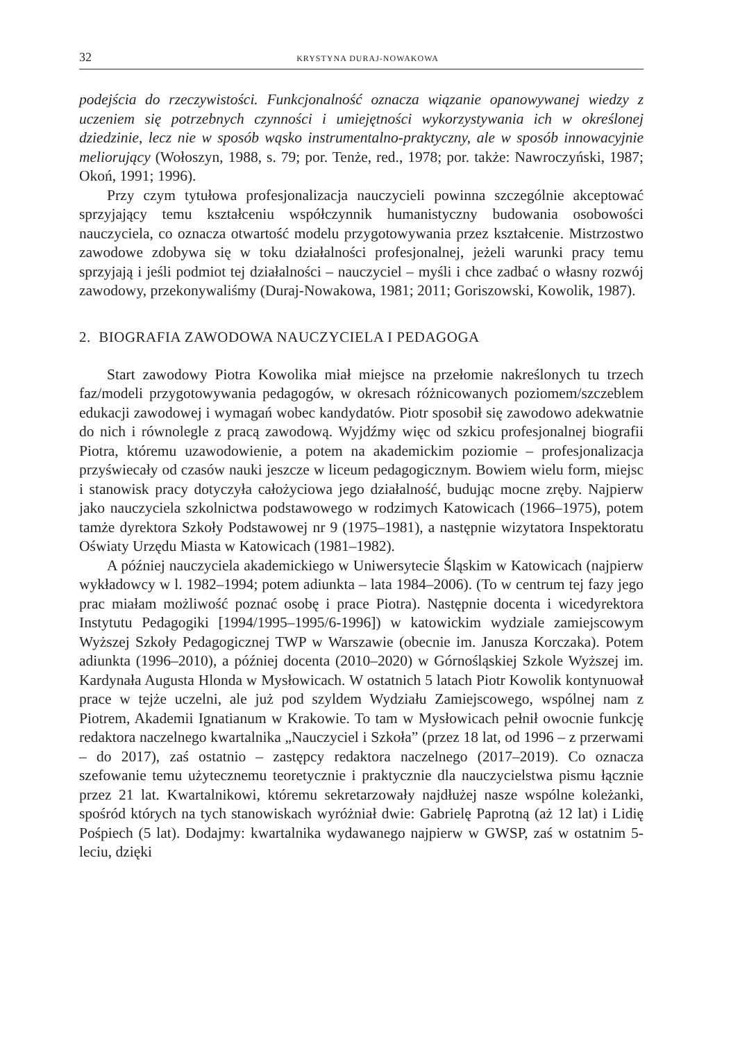32 KRYSTYNA DURAJ-NOWAKOWA
podejścia do rzeczywistości. Funkcjonalność oznacza wiązanie opanowywanej wiedzy z uczeniem się potrzebnych czynności i umiejętności wykorzystywania ich w określonej dziedzinie, lecz nie w sposób wąsko instrumentalno-praktyczny, ale w sposób innowacyjnie meliorujący (Wołoszyn, 1988, s. 79; por. Tenże, red., 1978; por. także: Nawroczyński, 1987; Okoń, 1991; 1996).
Przy czym tytułowa profesjonalizacja nauczycieli powinna szczególnie akceptować sprzyjający temu kształceniu współczynnik humanistyczny budowania osobowości nauczyciela, co oznacza otwartość modelu przygotowywania przez kształcenie. Mistrzostwo zawodowe zdobywa się w toku działalności profesjonalnej, jeżeli warunki pracy temu sprzyjają i jeśli podmiot tej działalności – nauczyciel – myśli i chce zadbać o własny rozwój zawodowy, przekonywaliśmy (Duraj-Nowakowa, 1981; 2011; Goriszowski, Kowolik, 1987).
2. BIOGRAFIA ZAWODOWA NAUCZYCIELA I PEDAGOGA
Start zawodowy Piotra Kowolika miał miejsce na przełomie nakreślonych tu trzech faz/modeli przygotowywania pedagogów, w okresach różnicowanych poziomem/szczeblem edukacji zawodowej i wymagań wobec kandydatów. Piotr sposobił się zawodowo adekwatnie do nich i równolegle z pracą zawodową. Wyjdźmy więc od szkicu profesjonalnej biografii Piotra, któremu uzawodowienie, a potem na akademickim poziomie – profesjonalizacja przyświecały od czasów nauki jeszcze w liceum pedagogicznym. Bowiem wielu form, miejsc i stanowisk pracy dotyczyła całożyciowa jego działalność, budując mocne zręby. Najpierw jako nauczyciela szkolnictwa podstawowego w rodzimych Katowicach (1966–1975), potem tamże dyrektora Szkoły Podstawowej nr 9 (1975–1981), a następnie wizytatora Inspektoratu Oświaty Urzędu Miasta w Katowicach (1981–1982).
A później nauczyciela akademickiego w Uniwersytecie Śląskim w Katowicach (najpierw wykładowcy w l. 1982–1994; potem adiunkta – lata 1984–2006). (To w centrum tej fazy jego prac miałam możliwość poznać osobę i prace Piotra). Następnie docenta i wicedyrektora Instytutu Pedagogiki [1994/1995–1995/6-1996]) w katowickim wydziale zamiejscowym Wyższej Szkoły Pedagogicznej TWP w Warszawie (obecnie im. Janusza Korczaka). Potem adiunkta (1996–2010), a później docenta (2010–2020) w Górnośląskiej Szkole Wyższej im. Kardynała Augusta Hlonda w Mysłowicach. W ostatnich 5 latach Piotr Kowolik kontynuował prace w tejże uczelni, ale już pod szyldem Wydziału Zamiejscowego, wspólnej nam z Piotrem, Akademii Ignatianum w Krakowie. To tam w Mysłowicach pełnił owocnie funkcję redaktora naczelnego kwartalnika „Nauczyciel i Szkoła” (przez 18 lat, od 1996 – z przerwami – do 2017), zaś ostatnio – zastępcy redaktora naczelnego (2017–2019). Co oznacza szefowanie temu użytecznemu teoretycznie i praktycznie dla nauczycielstwa pismu łącznie przez 21 lat. Kwartalnikowi, któremu sekretarzowały najdłużej nasze wspólne koleżanki, spośród których na tych stanowiskach wyróżniał dwie: Gabrielę Paprotną (aż 12 lat) i Lidię Pośpiech (5 lat). Dodajmy: kwartalnika wydawanego najpierw w GWSP, zaś w ostatnim 5-leciu, dzięki